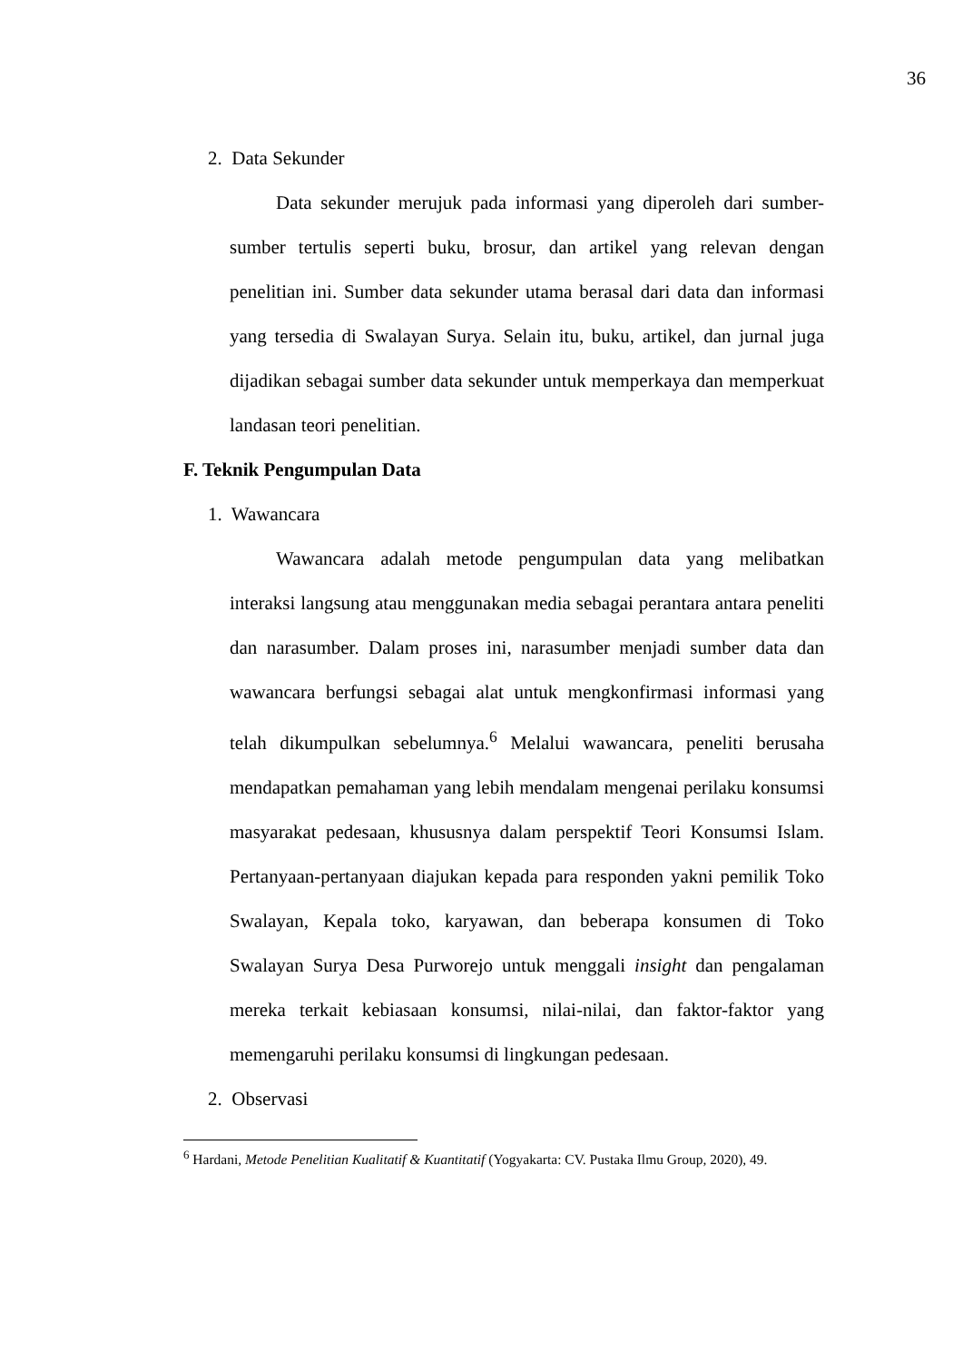36
2. Data Sekunder
Data sekunder merujuk pada informasi yang diperoleh dari sumber-sumber tertulis seperti buku, brosur, dan artikel yang relevan dengan penelitian ini. Sumber data sekunder utama berasal dari data dan informasi yang tersedia di Swalayan Surya. Selain itu, buku, artikel, dan jurnal juga dijadikan sebagai sumber data sekunder untuk memperkaya dan memperkuat landasan teori penelitian.
F. Teknik Pengumpulan Data
1. Wawancara
Wawancara adalah metode pengumpulan data yang melibatkan interaksi langsung atau menggunakan media sebagai perantara antara peneliti dan narasumber. Dalam proses ini, narasumber menjadi sumber data dan wawancara berfungsi sebagai alat untuk mengkonfirmasi informasi yang telah dikumpulkan sebelumnya.<sup>6</sup> Melalui wawancara, peneliti berusaha mendapatkan pemahaman yang lebih mendalam mengenai perilaku konsumsi masyarakat pedesaan, khususnya dalam perspektif Teori Konsumsi Islam. Pertanyaan-pertanyaan diajukan kepada para responden yakni pemilik Toko Swalayan, Kepala toko, karyawan, dan beberapa konsumen di Toko Swalayan Surya Desa Purworejo untuk menggali insight dan pengalaman mereka terkait kebiasaan konsumsi, nilai-nilai, dan faktor-faktor yang memengaruhi perilaku konsumsi di lingkungan pedesaan.
2. Observasi
<sup>6</sup> Hardani, Metode Penelitian Kualitatif & Kuantitatif (Yogyakarta: CV. Pustaka Ilmu Group, 2020), 49.